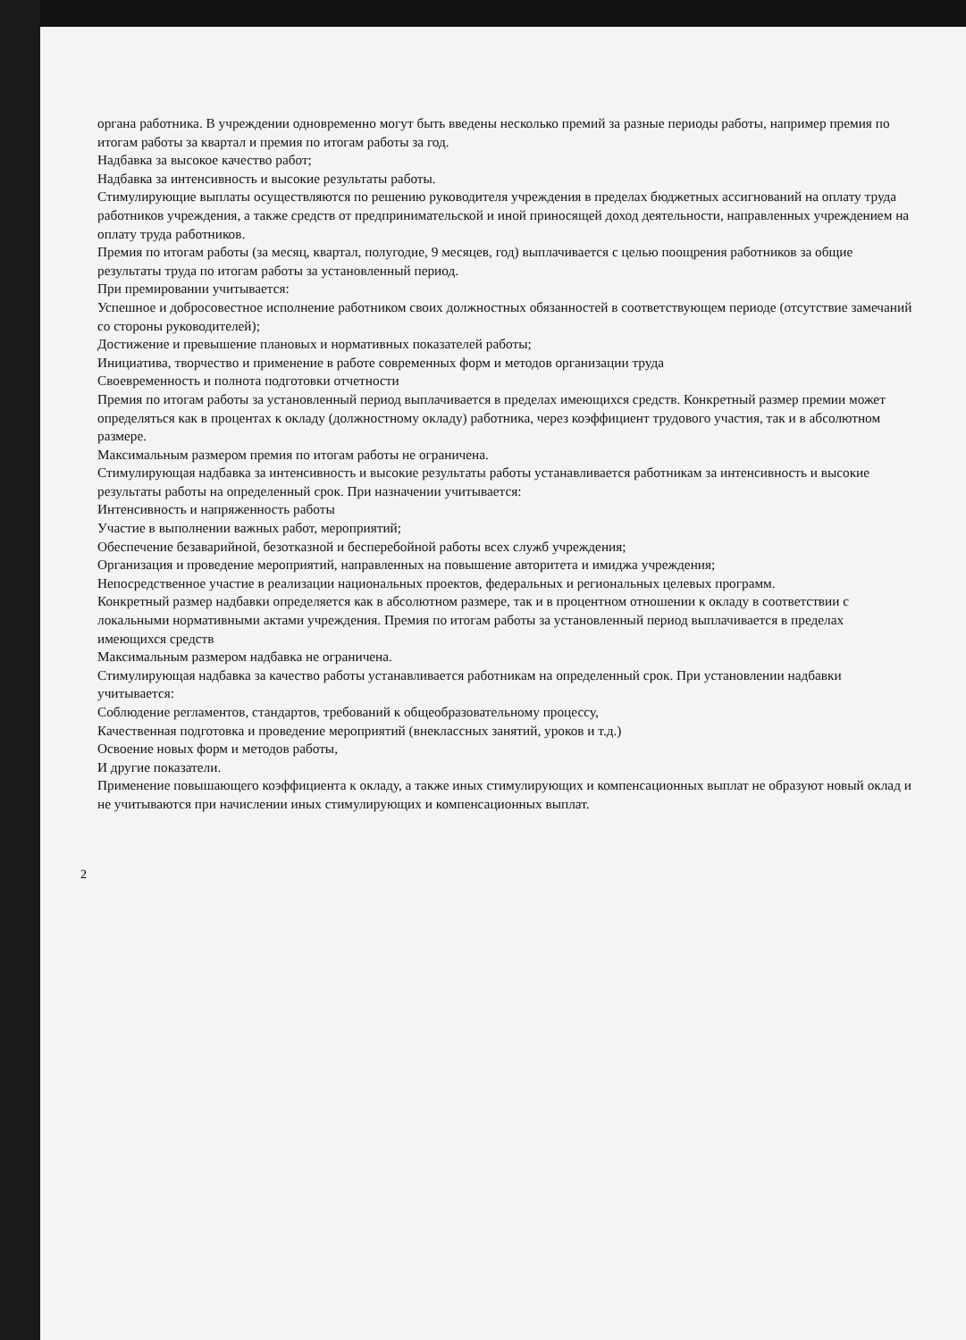органа работника. В учреждении одновременно могут быть введены несколько премий за разные периоды работы, например премия по итогам работы за квартал и премия по итогам работы за год.
Надбавка за высокое качество работ;
Надбавка за интенсивность и высокие результаты работы.
Стимулирующие выплаты осуществляются по решению руководителя учреждения в пределах бюджетных ассигнований на оплату труда работников учреждения, а также средств от предпринимательской и иной приносящей доход деятельности, направленных учреждением на оплату труда работников.
Премия по итогам работы (за месяц, квартал, полугодие, 9 месяцев, год) выплачивается с целью поощрения работников за общие результаты труда по итогам работы за установленный период.
При премировании учитывается:
Успешное и добросовестное исполнение работником своих должностных обязанностей в соответствующем периоде (отсутствие замечаний со стороны руководителей);
Достижение и превышение плановых и нормативных показателей работы;
Инициатива, творчество и применение в работе современных форм и методов организации труда
Своевременность и полнота подготовки отчетности
Премия по итогам работы за установленный период выплачивается в пределах имеющихся средств. Конкретный размер премии может определяться как в процентах к окладу (должностному окладу) работника, через коэффициент трудового участия, так и в абсолютном размере.
Максимальным размером премия по итогам работы не ограничена.
Стимулирующая надбавка за интенсивность и высокие результаты работы устанавливается работникам за интенсивность и высокие результаты работы на определенный срок. При назначении учитывается:
Интенсивность и напряженность работы
Участие в выполнении важных работ, мероприятий;
Обеспечение безаварийной, безотказной и бесперебойной работы всех служб учреждения;
Организация и проведение мероприятий, направленных на повышение авторитета и имиджа учреждения;
Непосредственное участие в реализации национальных проектов, федеральных и региональных целевых программ.
Конкретный размер надбавки определяется как в абсолютном размере, так и в процентном отношении к окладу в соответствии с локальными нормативными актами учреждения. Премия по итогам работы за установленный период выплачивается в пределах имеющихся средств
Максимальным размером надбавка не ограничена.
Стимулирующая надбавка за качество работы устанавливается работникам на определенный срок. При установлении надбавки учитывается:
Соблюдение регламентов, стандартов, требований к общеобразовательному процессу,
Качественная подготовка и проведение мероприятий (внеклассных занятий, уроков и т.д.)
Освоение новых форм и методов работы,
И другие показатели.
Применение повышающего коэффициента к окладу, а также иных стимулирующих и компенсационных выплат не образуют новый оклад и не учитываются при начислении иных стимулирующих и компенсационных выплат.
2